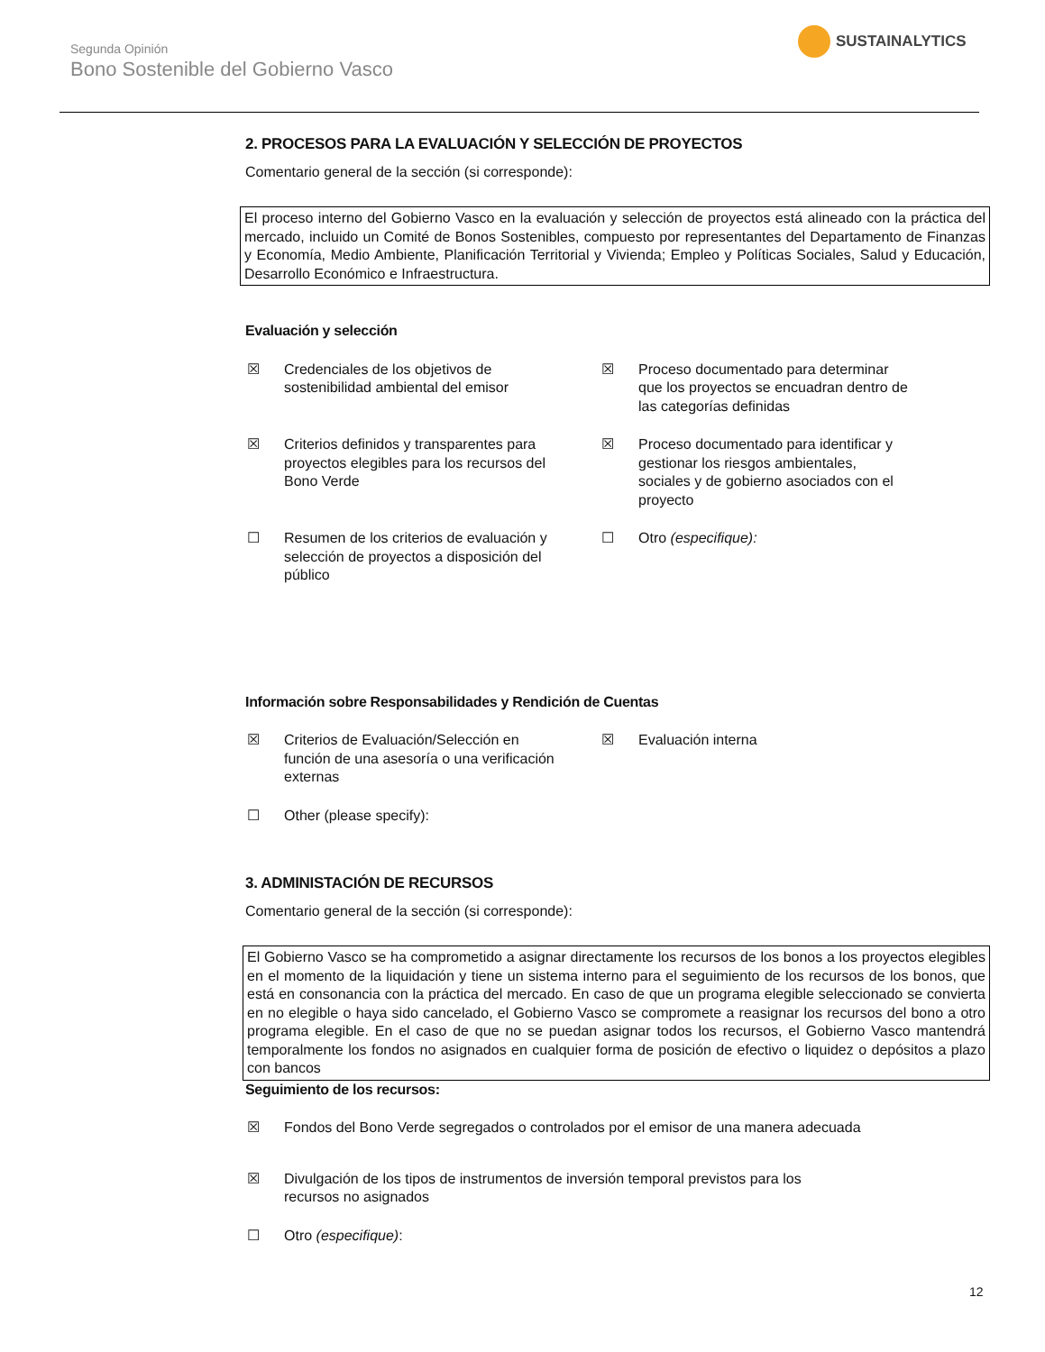Segunda Opinión
Bono Sostenible del Gobierno Vasco
SUSTAINALYTICS
2. PROCESOS PARA LA EVALUACIÓN Y SELECCIÓN DE PROYECTOS
Comentario general de la sección (si corresponde):
El proceso interno del Gobierno Vasco en la evaluación y selección de proyectos está alineado con la práctica del mercado, incluido un Comité de Bonos Sostenibles, compuesto por representantes del Departamento de Finanzas y Economía, Medio Ambiente, Planificación Territorial y Vivienda; Empleo y Políticas Sociales, Salud y Educación, Desarrollo Económico e Infraestructura.
Evaluación y selección
☒ Credenciales de los objetivos de sostenibilidad ambiental del emisor
☒ Proceso documentado para determinar que los proyectos se encuadran dentro de las categorías definidas
☒ Criterios definidos y transparentes para proyectos elegibles para los recursos del Bono Verde
☒ Proceso documentado para identificar y gestionar los riesgos ambientales, sociales y de gobierno asociados con el proyecto
☐ Resumen de los criterios de evaluación y selección de proyectos a disposición del público
☐ Otro (especifique):
Información sobre Responsabilidades y Rendición de Cuentas
☒ Criterios de Evaluación/Selección en función de una asesoría o una verificación externas
☒ Evaluación interna
☐ Other (please specify):
3. ADMINISTACIÓN DE RECURSOS
Comentario general de la sección (si corresponde):
El Gobierno Vasco se ha comprometido a asignar directamente los recursos de los bonos a los proyectos elegibles en el momento de la liquidación y tiene un sistema interno para el seguimiento de los recursos de los bonos, que está en consonancia con la práctica del mercado. En caso de que un programa elegible seleccionado se convierta en no elegible o haya sido cancelado, el Gobierno Vasco se compromete a reasignar los recursos del bono a otro programa elegible. En el caso de que no se puedan asignar todos los recursos, el Gobierno Vasco mantendrá temporalmente los fondos no asignados en cualquier forma de posición de efectivo o liquidez o depósitos a plazo con bancos
Seguimiento de los recursos:
☒ Fondos del Bono Verde segregados o controlados por el emisor de una manera adecuada
☒ Divulgación de los tipos de instrumentos de inversión temporal previstos para los recursos no asignados
☐ Otro (especifique):
12